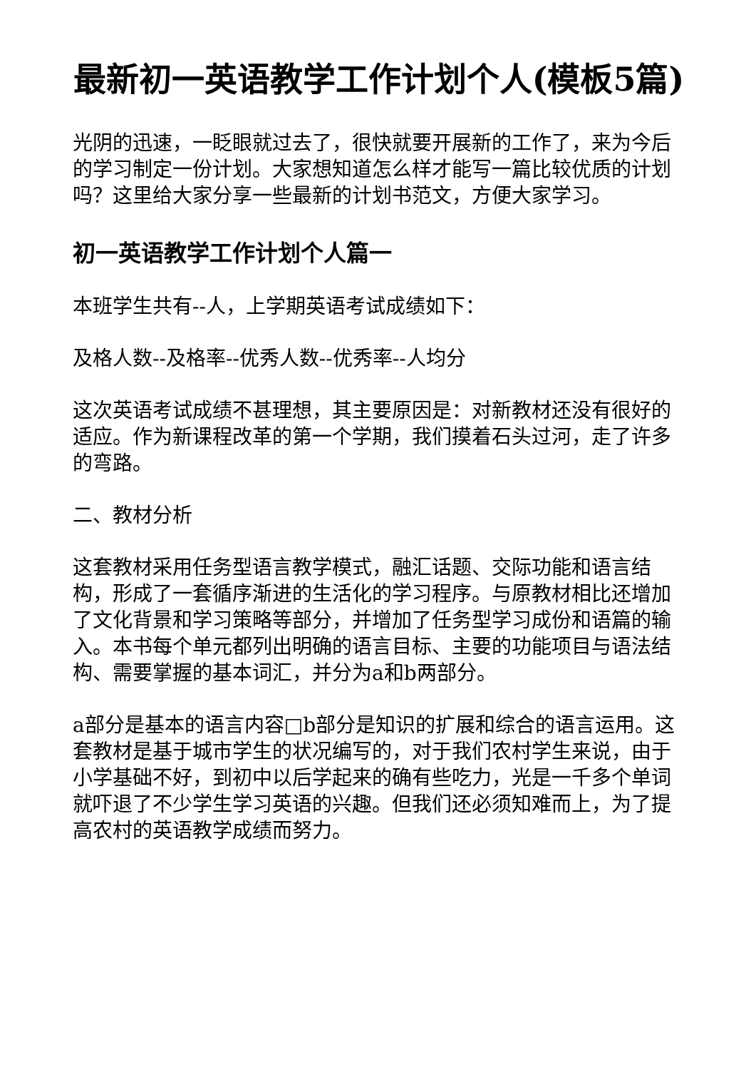最新初一英语教学工作计划个人(模板5篇)
光阴的迅速，一眨眼就过去了，很快就要开展新的工作了，来为今后的学习制定一份计划。大家想知道怎么样才能写一篇比较优质的计划吗？这里给大家分享一些最新的计划书范文，方便大家学习。
初一英语教学工作计划个人篇一
本班学生共有--人，上学期英语考试成绩如下：
及格人数--及格率--优秀人数--优秀率--人均分
这次英语考试成绩不甚理想，其主要原因是：对新教材还没有很好的适应。作为新课程改革的第一个学期，我们摸着石头过河，走了许多的弯路。
二、教材分析
这套教材采用任务型语言教学模式，融汇话题、交际功能和语言结构，形成了一套循序渐进的生活化的学习程序。与原教材相比还增加了文化背景和学习策略等部分，并增加了任务型学习成份和语篇的输入。本书每个单元都列出明确的语言目标、主要的功能项目与语法结构、需要掌握的基本词汇，并分为a和b两部分。
a部分是基本的语言内容□b部分是知识的扩展和综合的语言运用。这套教材是基于城市学生的状况编写的，对于我们农村学生来说，由于小学基础不好，到初中以后学起来的确有些吃力，光是一千多个单词就吓退了不少学生学习英语的兴趣。但我们还必须知难而上，为了提高农村的英语教学成绩而努力。